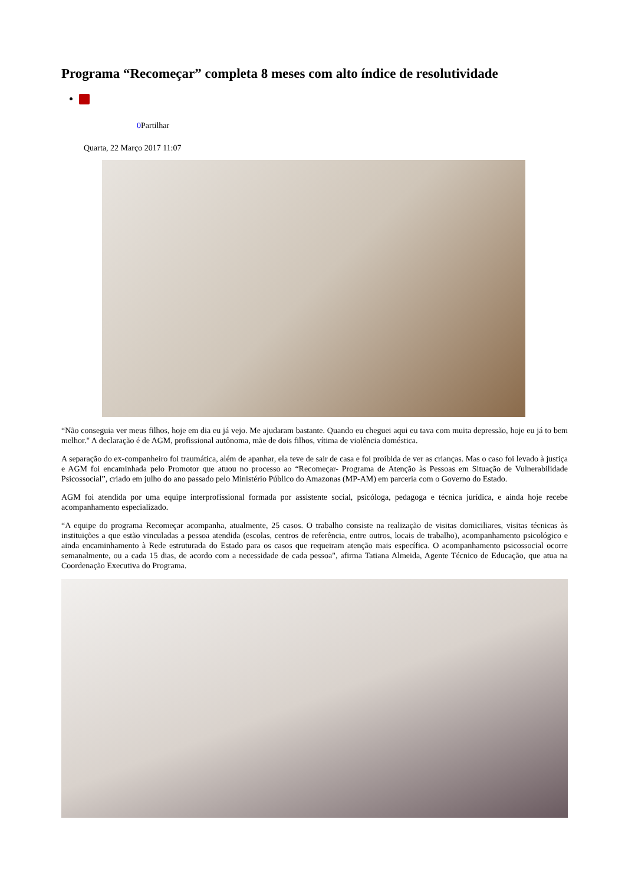Programa “Recomeçar” completa 8 meses com alto índice de resolutividade
0 Partilhar
Quarta, 22 Março 2017 11:07
“Não conseguia ver meus filhos, hoje em dia eu já vejo. Me ajudaram bastante. Quando eu cheguei aqui eu tava com muita depressão, hoje eu já to bem melhor." A declaração é de AGM, profissional autônoma, mãe de dois filhos, vítima de violência doméstica.
A separação do ex-companheiro foi traumática, além de apanhar, ela teve de sair de casa e foi proibida de ver as crianças. Mas o caso foi levado à justiça e AGM foi encaminhada pelo Promotor que atuou no processo ao “Recomeçar- Programa de Atenção às Pessoas em Situação de Vulnerabilidade Psicossocial”, criado em julho do ano passado pelo Ministério Público do Amazonas (MP-AM) em parceria com o Governo do Estado.
AGM foi atendida por uma equipe interprofissional formada por assistente social, psicóloga, pedagoga e técnica jurídica, e ainda hoje recebe acompanhamento especializado.
“A equipe do programa Recomeçar acompanha, atualmente, 25 casos. O trabalho consiste na realização de visitas domiciliares, visitas técnicas às instituições a que estão vinculadas a pessoa atendida (escolas, centros de referência, entre outros, locais de trabalho), acompanhamento psicológico e ainda encaminhamento à Rede estruturada do Estado para os casos que requeiram atenção mais específica. O acompanhamento psicossocial ocorre semanalmente, ou a cada 15 dias, de acordo com a necessidade de cada pessoa", afirma Tatiana Almeida, Agente Técnico de Educação, que atua na Coordenação Executiva do Programa.